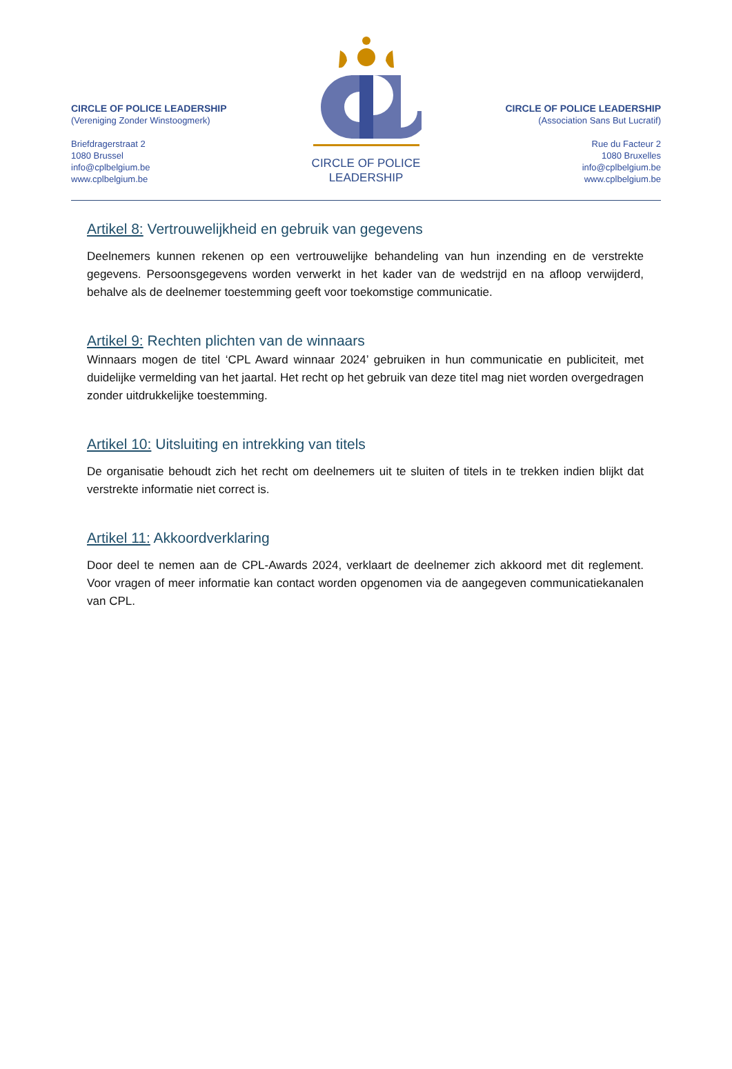CIRCLE OF POLICE LEADERSHIP
(Vereniging Zonder Winstoogmerk)
Briefdragerstraat 2
1080 Brussel
info@cplbelgium.be
www.cplbelgium.be
CIRCLE OF POLICE
LEADERSHIP
CIRCLE OF POLICE LEADERSHIP
(Association Sans But Lucratif)
Rue du Facteur 2
1080 Bruxelles
info@cplbelgium.be
www.cplbelgium.be
Artikel 8: Vertrouwelijkheid en gebruik van gegevens
Deelnemers kunnen rekenen op een vertrouwelijke behandeling van hun inzending en de verstrekte gegevens. Persoonsgegevens worden verwerkt in het kader van de wedstrijd en na afloop verwijderd, behalve als de deelnemer toestemming geeft voor toekomstige communicatie.
Artikel 9: Rechten plichten van de winnaars
Winnaars mogen de titel ‘CPL Award winnaar 2024’ gebruiken in hun communicatie en publiciteit, met duidelijke vermelding van het jaartal. Het recht op het gebruik van deze titel mag niet worden overgedragen zonder uitdrukkelijke toestemming.
Artikel 10: Uitsluiting en intrekking van titels
De organisatie behoudt zich het recht om deelnemers uit te sluiten of titels in te trekken indien blijkt dat verstrekte informatie niet correct is.
Artikel 11: Akkoordverklaring
Door deel te nemen aan de CPL-Awards 2024, verklaart de deelnemer zich akkoord met dit reglement. Voor vragen of meer informatie kan contact worden opgenomen via de aangegeven communicatiekanalen van CPL.